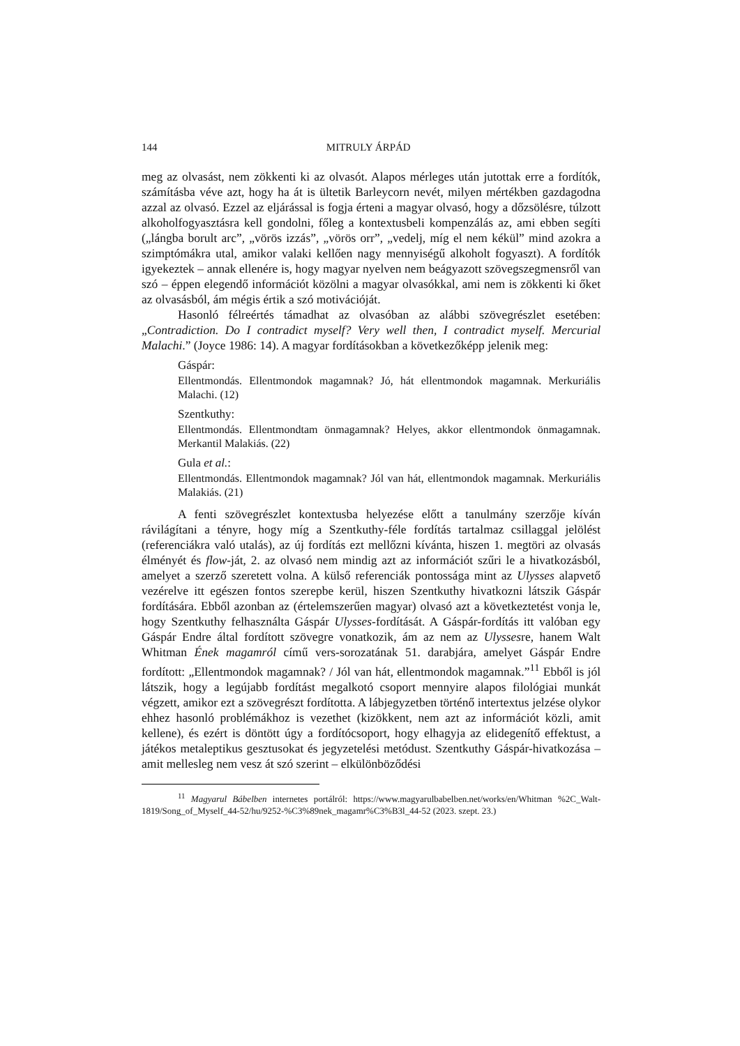144 MITRULY ÁRPÁD
meg az olvasást, nem zökkenti ki az olvasót. Alapos mérleges után jutottak erre a fordítók, számításba véve azt, hogy ha át is ültetik Barleycorn nevét, milyen mértékben gazdagodna azzal az olvasó. Ezzel az eljárással is fogja érteni a magyar olvasó, hogy a dőzsölésre, túlzott alkoholfogyasztásra kell gondolni, főleg a kontextusbeli kompenzálás az, ami ebben segíti („lángba borult arc”, „vörös izzás”, „vörös orr”, „vedelj, míg el nem kékül” mind azokra a szimptómákra utal, amikor valaki kellően nagy mennyiségű alkoholt fogyaszt). A fordítók igyekeztek – annak ellenére is, hogy magyar nyelven nem beágyazott szövegszegmensről van szó – éppen elegendő információt közölni a magyar olvasókkal, ami nem is zökkenti ki őket az olvasásból, ám mégis értik a szó motivációját.
Hasonló félreértés támadhat az olvasóban az alábbi szövegrészlet esetében: „Contradiction. Do I contradict myself? Very well then, I contradict myself. Mercurial Malachi.” (Joyce 1986: 14). A magyar fordításokban a következőképp jelenik meg:
Gáspár:
Ellentmondás. Ellentmondok magamnak? Jó, hát ellentmondok magamnak. Merkuriális Malachi. (12)
Szentkuthy:
Ellentmondás. Ellentmondtam önmagamnak? Helyes, akkor ellentmondok önmagamnak. Merkantil Malakiás. (22)
Gula et al.:
Ellentmondás. Ellentmondok magamnak? Jól van hát, ellentmondok magamnak. Merkuriális Malakiás. (21)
A fenti szövegrészlet kontextusba helyezése előtt a tanulmány szerzője kíván rávilágítani a tényre, hogy míg a Szentkuthy-féle fordítás tartalmaz csillaggal jelölést (referenciákra való utalás), az új fordítás ezt mellőzni kívánta, hiszen 1. megtöri az olvasás élményét és flow-ját, 2. az olvasó nem mindig azt az információt szűri le a hivatkozásból, amelyet a szerző szeretett volna. A külső referenciák pontossága mint az Ulysses alapvető vezérelve itt egészen fontos szerepbe kerül, hiszen Szentkuthy hivatkozni látszik Gáspár fordítására. Ebből azonban az (értelemszerűen magyar) olvasó azt a következtetést vonja le, hogy Szentkuthy felhasználta Gáspár Ulysses-fordítását. A Gáspár-fordítás itt valóban egy Gáspár Endre által fordított szövegre vonatkozik, ám az nem az Ulyssesre, hanem Walt Whitman Ének magamról című vers-sorozatának 51. darabjára, amelyet Gáspár Endre fordított: „Ellentmondok magamnak? / Jól van hát, ellentmondok magamnak.”<sup>11</sup> Ebből is jól látszik, hogy a legújabb fordítást megalkotó csoport mennyire alapos filológiai munkát végzett, amikor ezt a szövegrészt fordította. A lábjegyzetben történő intertextus jelzése olykor ehhez hasonló problémákhoz is vezethet (kizökkent, nem azt az információt közli, amit kellene), és ezért is döntött úgy a fordítócsoport, hogy elhagyja az elidegenítő effektust, a játékos metaleptikus gesztusokat és jegyzetelési metódust. Szentkuthy Gáspár-hivatkozása – amit mellesleg nem vesz át szó szerint – elkülönböződési
<sup>11</sup> Magyarul Bábelben internetes portálról: https://www.magyarulbabelben.net/works/en/Whitman %2C_Walt-1819/Song_of_Myself_44-52/hu/9252-%C3%89nek_magamr%C3%B3l_44-52 (2023. szept. 23.)